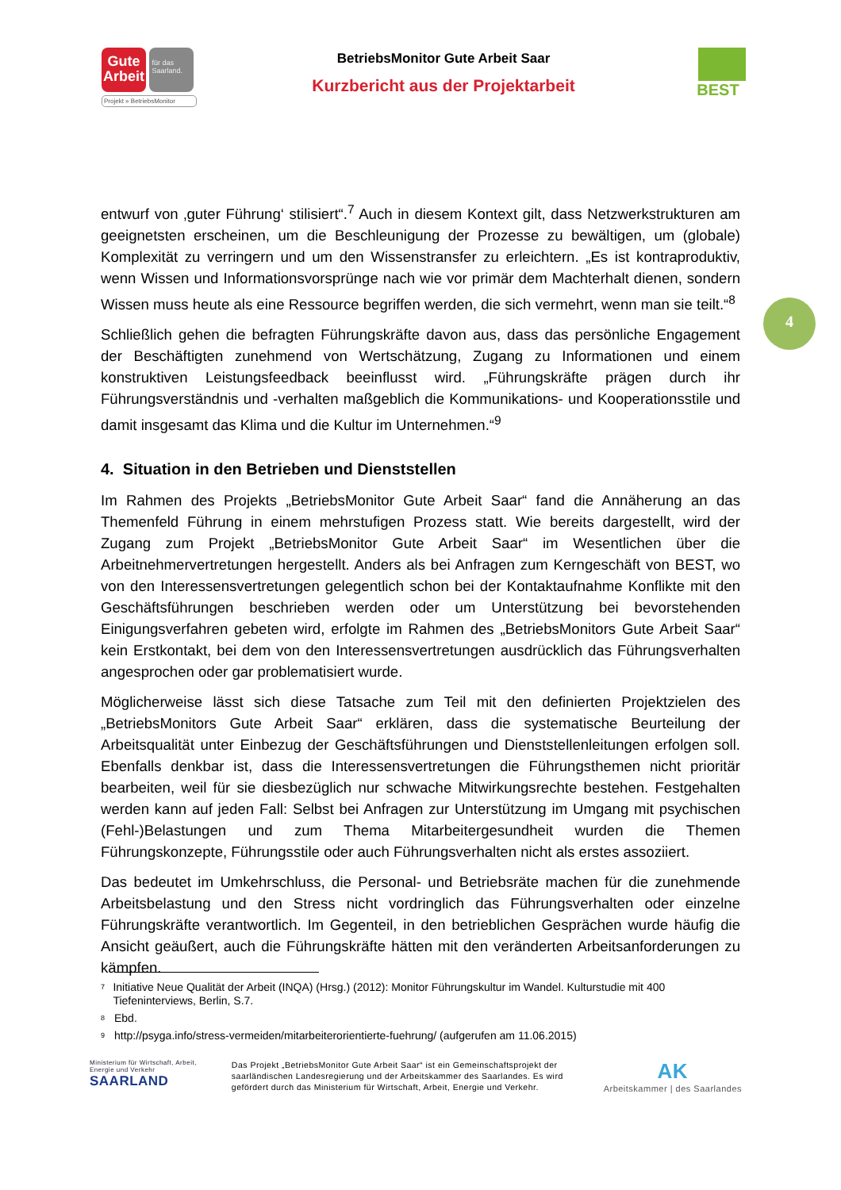Gute Arbeit für das Saarland.
Projekt » BetriebsMonitor
BetriebsMonitor Gute Arbeit Saar
Kurzbericht aus der Projektarbeit
BEST
entwurf von ‚guter Führung‘ stilisiert“.<sup>7</sup> Auch in diesem Kontext gilt, dass Netzwerkstrukturen am geeignetsten erscheinen, um die Beschleunigung der Prozesse zu bewältigen, um (globale) Komplexität zu verringern und um den Wissenstransfer zu erleichtern. „Es ist kontraproduktiv, wenn Wissen und Informationsvorsprünge nach wie vor primär dem Machterhalt dienen, sondern Wissen muss heute als eine Ressource begriffen werden, die sich vermehrt, wenn man sie teilt.“<sup>8</sup>
Schließlich gehen die befragten Führungskräfte davon aus, dass das persönliche Engagement der Beschäftigten zunehmend von Wertschätzung, Zugang zu Informationen und einem konstruktiven Leistungsfeedback beeinflusst wird. „Führungskräfte prägen durch ihr Führungsverständnis und -verhalten maßgeblich die Kommunikations- und Kooperationsstile und damit insgesamt das Klima und die Kultur im Unternehmen.“<sup>9</sup>
4. Situation in den Betrieben und Dienststellen
Im Rahmen des Projekts „BetriebsMonitor Gute Arbeit Saar“ fand die Annäherung an das Themenfeld Führung in einem mehrstufigen Prozess statt. Wie bereits dargestellt, wird der Zugang zum Projekt „BetriebsMonitor Gute Arbeit Saar“ im Wesentlichen über die Arbeitnehmervertretungen hergestellt. Anders als bei Anfragen zum Kerngeschäft von BEST, wo von den Interessensvertretungen gelegentlich schon bei der Kontaktaufnahme Konflikte mit den Geschäftsführungen beschrieben werden oder um Unterstützung bei bevorstehenden Einigungsverfahren gebeten wird, erfolgte im Rahmen des „BetriebsMonitors Gute Arbeit Saar“ kein Erstkontakt, bei dem von den Interessensvertretungen ausdrücklich das Führungsverhalten angesprochen oder gar problematisiert wurde.
Möglicherweise lässt sich diese Tatsache zum Teil mit den definierten Projektzielen des „BetriebsMonitors Gute Arbeit Saar“ erklären, dass die systematische Beurteilung der Arbeitsqualität unter Einbezug der Geschäftsführungen und Dienststellenleitungen erfolgen soll. Ebenfalls denkbar ist, dass die Interessensvertretungen die Führungsthemen nicht prioritär bearbeiten, weil für sie diesbezüglich nur schwache Mitwirkungsrechte bestehen. Festgehalten werden kann auf jeden Fall: Selbst bei Anfragen zur Unterstützung im Umgang mit psychischen (Fehl-)Belastungen und zum Thema Mitarbeitergesundheit wurden die Themen Führungskonzepte, Führungsstile oder auch Führungsverhalten nicht als erstes assoziiert.
Das bedeutet im Umkehrschluss, die Personal- und Betriebsräte machen für die zunehmende Arbeitsbelastung und den Stress nicht vordringlich das Führungsverhalten oder einzelne Führungskräfte verantwortlich. Im Gegenteil, in den betrieblichen Gesprächen wurde häufig die Ansicht geäußert, auch die Führungskräfte hätten mit den veränderten Arbeitsanforderungen zu kämpfen.
4
<sup>7</sup> Initiative Neue Qualität der Arbeit (INQA) (Hrsg.) (2012): Monitor Führungskultur im Wandel. Kulturstudie mit 400 Tiefeninterviews, Berlin, S.7.
<sup>8</sup> Ebd.
<sup>9</sup> http://psyga.info/stress-vermeiden/mitarbeiterorientierte-fuehrung/ (aufgerufen am 11.06.2015)
Ministerium für Wirtschaft, Arbeit, Energie und Verkehr
SAARLAND
Das Projekt „BetriebsMonitor Gute Arbeit Saar“ ist ein Gemeinschaftsprojekt der saarländischen Landesregierung und der Arbeitskammer des Saarlandes. Es wird gefördert durch das Ministerium für Wirtschaft, Arbeit, Energie und Verkehr.
AK
Arbeitskammer | des Saarlandes